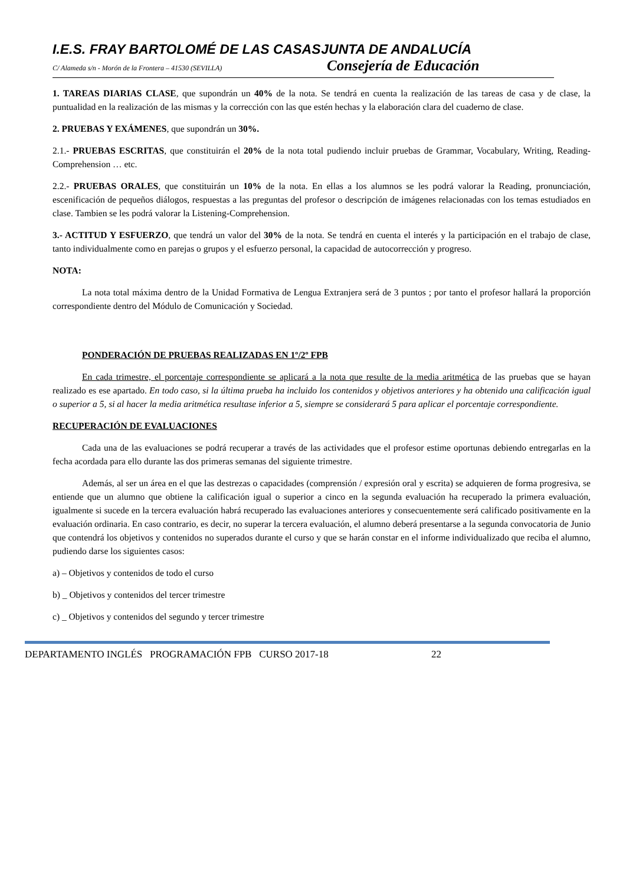I.E.S. FRAY BARTOLOMÉ DE LAS CASAS JUNTA DE ANDALUCÍA
C/ Alameda s/n - Morón de la Frontera – 41530 (SEVILLA) Consejería de Educación
1. TAREAS DIARIAS CLASE, que supondrán un 40% de la nota. Se tendrá en cuenta la realización de las tareas de casa y de clase, la puntualidad en la realización de las mismas y la corrección con las que estén hechas y la elaboración clara del cuaderno de clase.
2. PRUEBAS Y EXÁMENES, que supondrán un 30%.
2.1.- PRUEBAS ESCRITAS, que constituirán el 20% de la nota total pudiendo incluir pruebas de Grammar, Vocabulary, Writing, Reading-Comprehension … etc.
2.2.- PRUEBAS ORALES, que constituirán un 10% de la nota. En ellas a los alumnos se les podrá valorar la Reading, pronunciación, escenificación de pequeños diálogos, respuestas a las preguntas del profesor o descripción de imágenes relacionadas con los temas estudiados en clase. Tambien se les podrá valorar la Listening-Comprehension.
3.- ACTITUD Y ESFUERZO, que tendrá un valor del 30% de la nota. Se tendrá en cuenta el interés y la participación en el trabajo de clase, tanto individualmente como en parejas o grupos y el esfuerzo personal, la capacidad de autocorrección y progreso.
NOTA:
La nota total máxima dentro de la Unidad Formativa de Lengua Extranjera será de 3 puntos ; por tanto el profesor hallará la proporción correspondiente dentro del Módulo de Comunicación y Sociedad.
PONDERACIÓN DE PRUEBAS REALIZADAS EN 1º/2º FPB
En cada trimestre, el porcentaje correspondiente se aplicará a la nota que resulte de la media aritmética de las pruebas que se hayan realizado es ese apartado. En todo caso, si la última prueba ha incluido los contenidos y objetivos anteriores y ha obtenido una calificación igual o superior a 5, si al hacer la media aritmética resultase inferior a 5, siempre se considerará 5 para aplicar el porcentaje correspondiente.
RECUPERACIÓN DE EVALUACIONES
Cada una de las evaluaciones se podrá recuperar a través de las actividades que el profesor estime oportunas debiendo entregarlas en la fecha acordada para ello durante las dos primeras semanas del siguiente trimestre.
Además, al ser un área en el que las destrezas o capacidades (comprensión / expresión oral y escrita) se adquieren de forma progresiva, se entiende que un alumno que obtiene la calificación igual o superior a cinco en la segunda evaluación ha recuperado la primera evaluación, igualmente si sucede en la tercera evaluación habrá recuperado las evaluaciones anteriores y consecuentemente será calificado positivamente en la evaluación ordinaria. En caso contrario, es decir, no superar la tercera evaluación, el alumno deberá presentarse a la segunda convocatoria de Junio que contendrá los objetivos y contenidos no superados durante el curso y que se harán constar en el informe individualizado que reciba el alumno, pudiendo darse los siguientes casos:
a) – Objetivos y contenidos de todo el curso
b) _ Objetivos y contenidos del tercer trimestre
c) _ Objetivos y contenidos del segundo y tercer trimestre
DEPARTAMENTO INGLÉS PROGRAMACIÓN FPB CURSO 2017-18 22